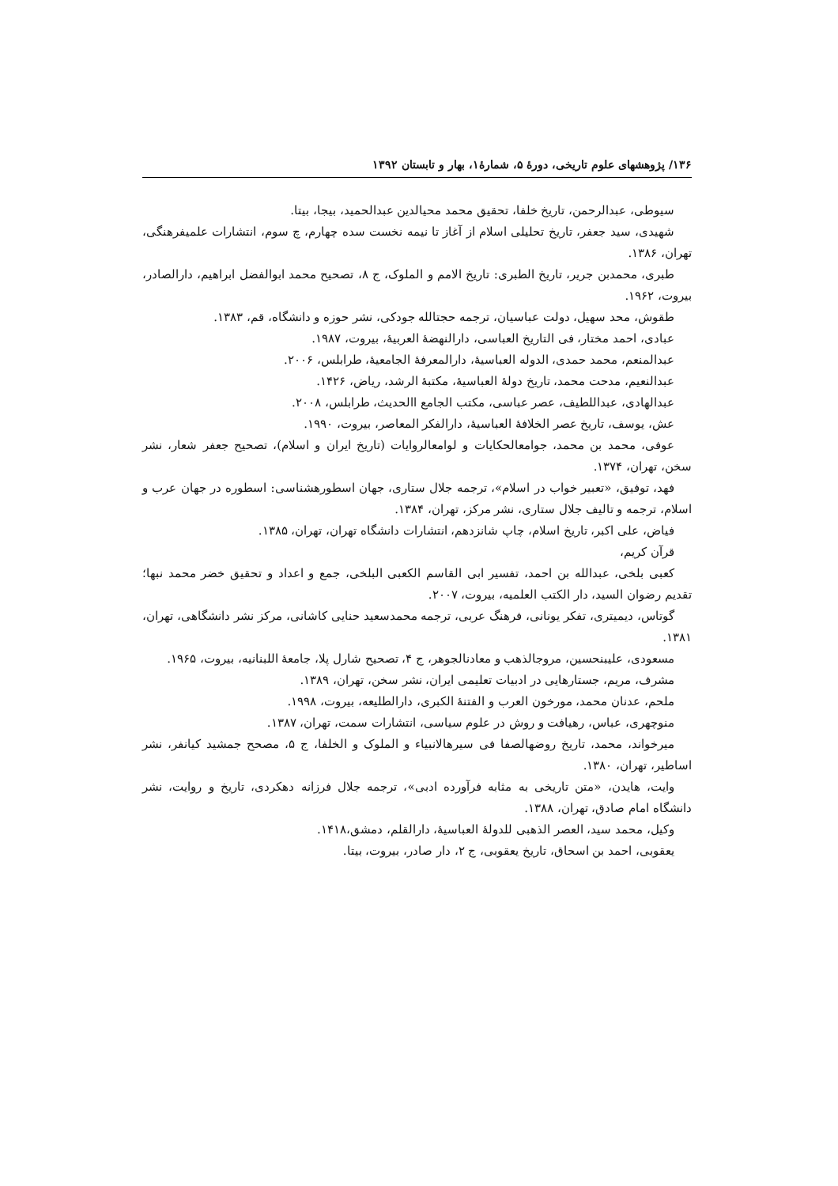۱۳۶/ پژوهشهای علوم تاریخی، دورهٔ ۵، شمارهٔ۱، بهار و تابستان ۱۳۹۲
سیوطی، عبدالرحمن، تاریخ خلفا، تحقیق محمد محیالدین عبدالحمید، بیجا، بیتا.
شهیدی، سید جعفر، تاریخ تحلیلی اسلام از آغاز تا نیمه نخست سده چهارم، چ سوم، انتشارات علمیفرهنگی، تهران، ۱۳۸۶.
طبری، محمدبن جریر، تاریخ الطبری: تاریخ الامم و الملوک، ج ۸، تصحیح محمد ابوالفضل ابراهیم، دارالصادر، بیروت، ۱۹۶۲.
طقوش، محد سهیل، دولت عباسیان، ترجمه حجتالله جودکی، نشر حوزه و دانشگاه، قم، ۱۳۸۳.
عبادی، احمد مختار، فی التاریخ العباسی، دارالنهضهٔ العربیهٔ، بیروت، ۱۹۸۷.
عبدالمنعم، محمد حمدی، الدوله العباسیهٔ، دارالمعرفهٔ الجامعیهٔ، طرابلس، ۲۰۰۶.
عبدالنعیم، مدحت محمد، تاریخ دولهٔ العباسیهٔ، مکتبهٔ الرشد، ریاض، ۱۴۲۶.
عبدالهادی، عبداللطیف، عصر عباسی، مکتب الجامع االحدیث، طرابلس، ۲۰۰۸.
عش، یوسف، تاریخ عصر الخلافهٔ العباسیهٔ، دارالفکر المعاصر، بیروت، ۱۹۹۰.
عوفی، محمد بن محمد، جوامعالحکایات و لوامعالروایات (تاریخ ایران و اسلام)، تصحیح جعفر شعار، نشر سخن، تهران، ۱۳۷۴.
فهد، توفیق، «تعبیر خواب در اسلام»، ترجمه جلال ستاری، جهان اسطورهشناسی: اسطوره در جهان عرب و اسلام، ترجمه و تالیف جلال ستاری، نشر مرکز، تهران، ۱۳۸۴.
فیاض، علی اکبر، تاریخ اسلام، چاپ شانزدهم، انتشارات دانشگاه تهران، تهران، ۱۳۸۵.
قرآن کریم،
کعبی بلخی، عبدالله بن احمد، تفسیر ابی القاسم الکعبی البلخی، جمع و اعداد و تحقیق خضر محمد نبها؛ تقدیم رضوان السید، دار الکتب العلمیه، بیروت، ۲۰۰۷.
گوتاس، دیمیتری، تفکر یونانی، فرهنگ عربی، ترجمه محمدسعید حنایی کاشانی، مرکز نشر دانشگاهی، تهران، ۱۳۸۱.
مسعودی، علیبنحسین، مروجالذهب و معادنالجوهر، ج ۴، تصحیح شارل پلا، جامعهٔ اللبنانیه، بیروت، ۱۹۶۵.
مشرف، مریم، جستارهایی در ادبیات تعلیمی ایران، نشر سخن، تهران، ۱۳۸۹.
ملحم، عدنان محمد، مورخون العرب و الفتنهٔ الکبری، دارالطلیعه، بیروت، ۱۹۹۸.
منوچهری، عباس، رهیافت و روش در علوم سیاسی، انتشارات سمت، تهران، ۱۳۸۷.
میرخواند، محمد، تاریخ روضهالصفا فی سیرهالانبیاء و الملوک و الخلفا، ج ۵، مصحح جمشید کیانفر، نشر اساطیر، تهران، ۱۳۸۰.
وایت، هایدن، «متن تاریخی به مثابه فرآورده ادبی»، ترجمه جلال فرزانه دهکردی، تاریخ و روایت، نشر دانشگاه امام صادق، تهران، ۱۳۸۸.
وکیل، محمد سید، العصر الذهبی للدولهٔ العباسیهٔ، دارالقلم، دمشق،۱۴۱۸.
یعقوبی، احمد بن اسحاق، تاریخ یعقوبی، ج ۲، دار صادر، بیروت، بیتا.